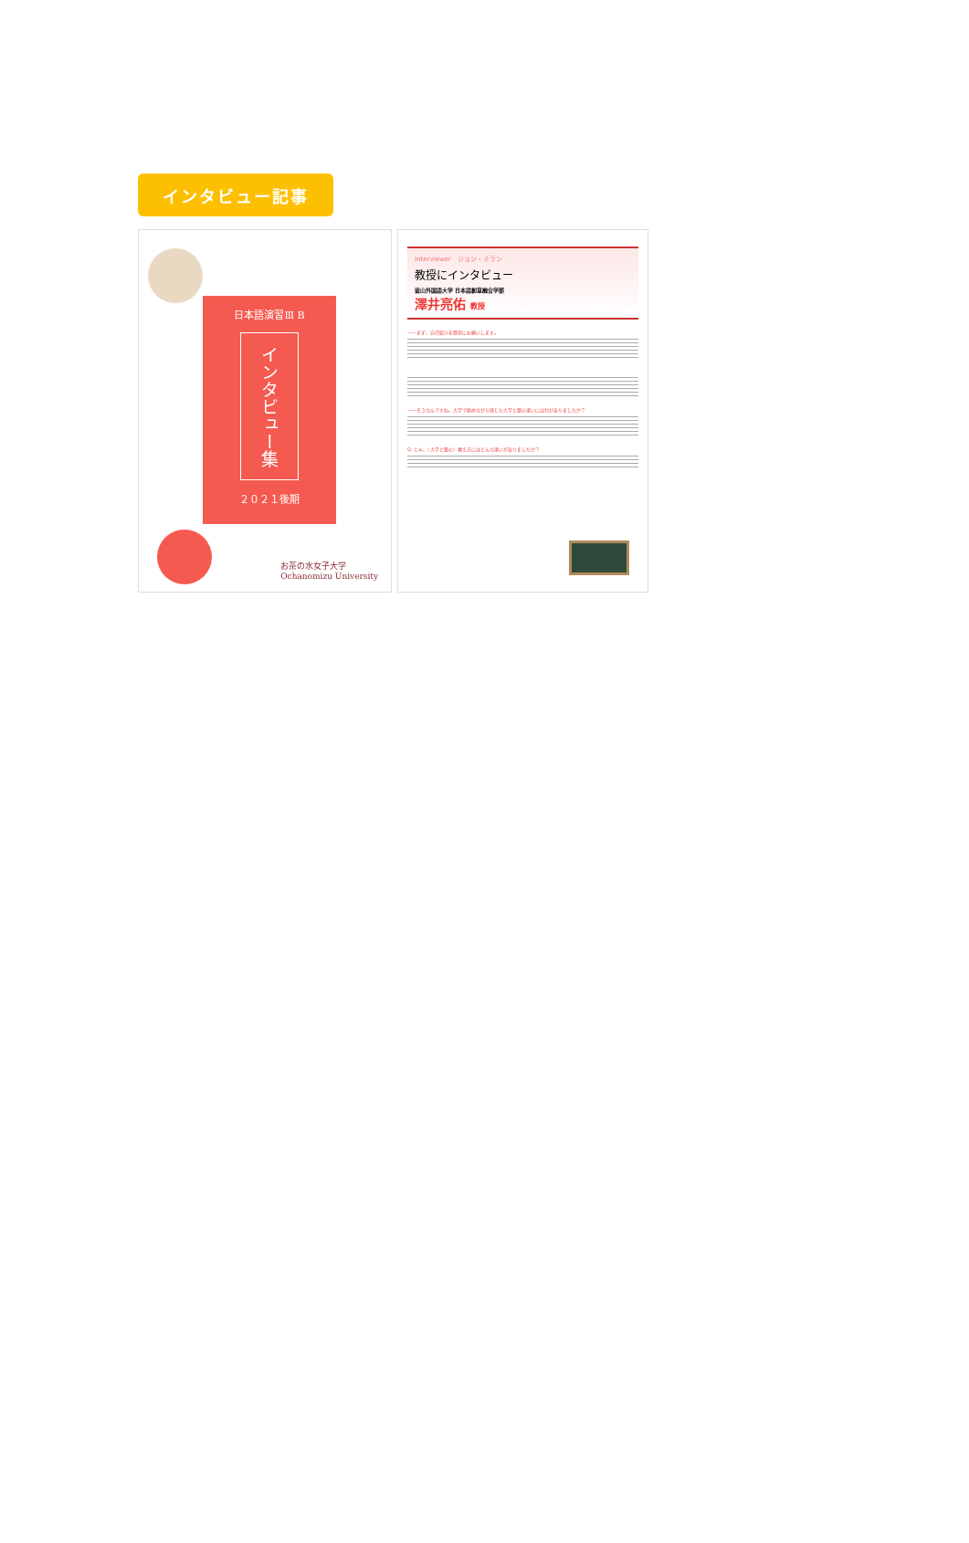インタビュー記事
日本語演習Ⅲ B
インタビュー集
２０２１後期
お茶の水女子大学
Ochanomizu University
Interviewer　ジョン・ミラン
教授にインタビュー
釜山外国語大学 日本語創意融合学部
澤井亮佑 教授
——まず、自己紹介を簡単にお願いします。
——そうなんですね。大学で勤めながら感じた大学と塾の違いには何がありましたか？
Q. じゃ、（大学と塾の）教え方にはどんな違いがありましたか？